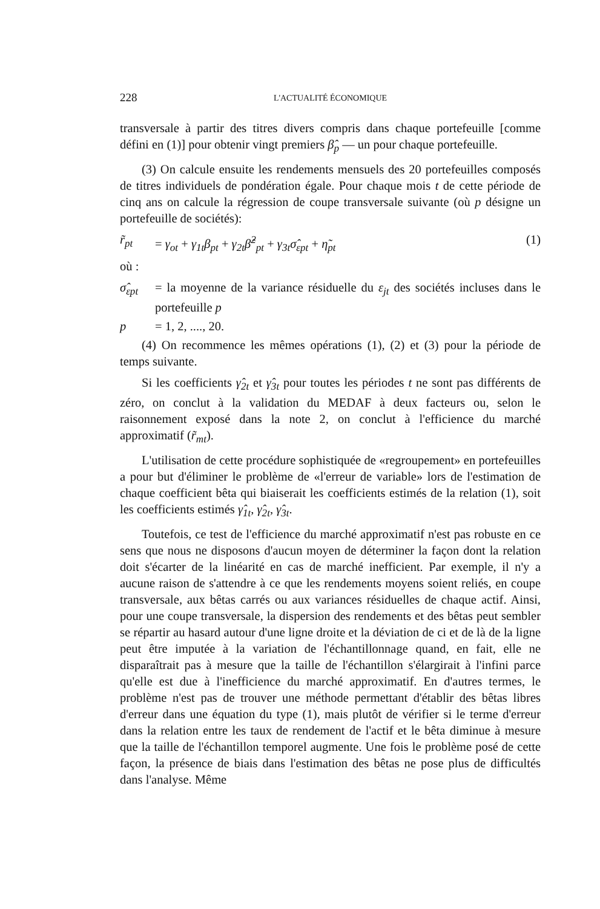228 L'ACTUALITÉ ÉCONOMIQUE
transversale à partir des titres divers compris dans chaque portefeuille [comme défini en (1)] pour obtenir vingt premiers β̂<sub>p</sub> — un pour chaque portefeuille.
(3) On calcule ensuite les rendements mensuels des 20 portefeuilles composés de titres individuels de pondération égale. Pour chaque mois t de cette période de cinq ans on calcule la régression de coupe transversale suivante (où p désigne un portefeuille de sociétés):
r̃<sub>pt</sub> = γ<sub>ot</sub> + γ<sub>1t</sub>β<sub>pt</sub> + γ<sub>2t</sub>β̂<sup>2</sup><sub>pt</sub> + γ<sub>3t</sub>σ̂<sub>εpt</sub> + η̃<sub>pt</sub> (1)
où :
σ̂<sub>εpt</sub> = la moyenne de la variance résiduelle du ε<sub>jt</sub> des sociétés incluses dans le portefeuille p
p = 1, 2, ...., 20.
(4) On recommence les mêmes opérations (1), (2) et (3) pour la période de temps suivante.
Si les coefficients γ̂<sub>2t</sub> et γ̂<sub>3t</sub> pour toutes les périodes t ne sont pas différents de zéro, on conclut à la validation du MEDAF à deux facteurs ou, selon le raisonnement exposé dans la note 2, on conclut à l'efficience du marché approximatif (r̃<sub>mt</sub>).
L'utilisation de cette procédure sophistiquée de «regroupement» en portefeuilles a pour but d'éliminer le problème de «l'erreur de variable» lors de l'estimation de chaque coefficient bêta qui biaiserait les coefficients estimés de la relation (1), soit les coefficients estimés γ̂<sub>1t</sub>, γ̂<sub>2t</sub>, γ̂<sub>3t</sub>.
Toutefois, ce test de l'efficience du marché approximatif n'est pas robuste en ce sens que nous ne disposons d'aucun moyen de déterminer la façon dont la relation doit s'écarter de la linéarité en cas de marché inefficient. Par exemple, il n'y a aucune raison de s'attendre à ce que les rendements moyens soient reliés, en coupe transversale, aux bêtas carrés ou aux variances résiduelles de chaque actif. Ainsi, pour une coupe transversale, la dispersion des rendements et des bêtas peut sembler se répartir au hasard autour d'une ligne droite et la déviation de ci et de là de la ligne peut être imputée à la variation de l'échantillonnage quand, en fait, elle ne disparaîtrait pas à mesure que la taille de l'échantillon s'élargirait à l'infini parce qu'elle est due à l'inefficience du marché approximatif. En d'autres termes, le problème n'est pas de trouver une méthode permettant d'établir des bêtas libres d'erreur dans une équation du type (1), mais plutôt de vérifier si le terme d'erreur dans la relation entre les taux de rendement de l'actif et le bêta diminue à mesure que la taille de l'échantillon temporel augmente. Une fois le problème posé de cette façon, la présence de biais dans l'estimation des bêtas ne pose plus de difficultés dans l'analyse. Même